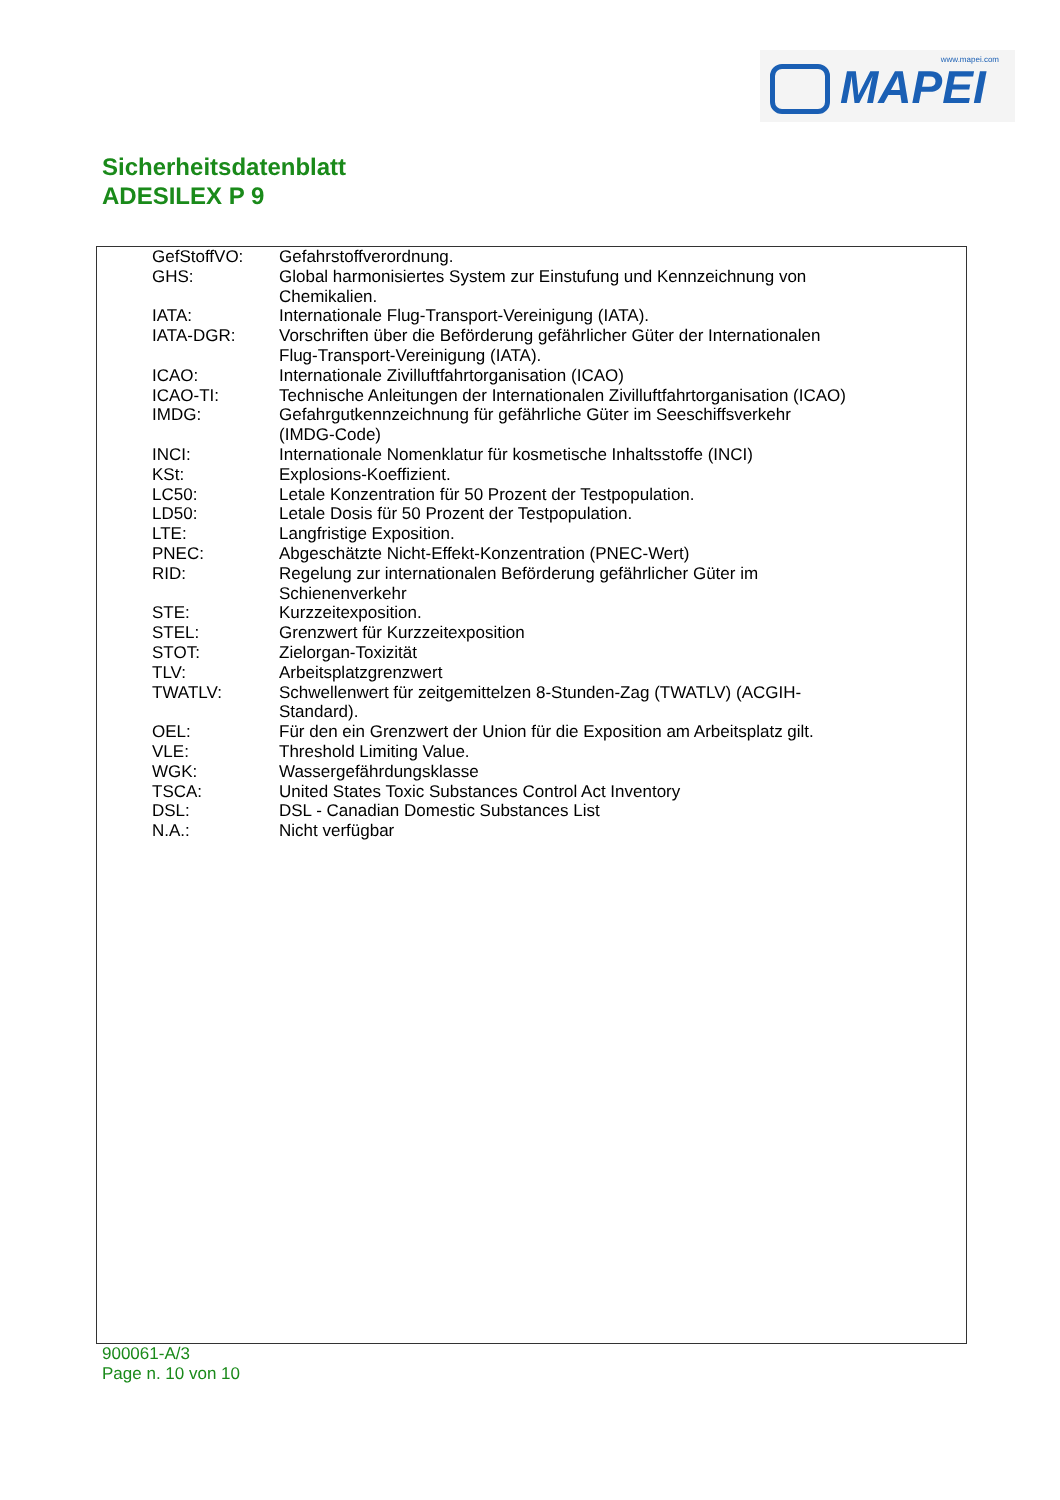www.mapei.com
MAPEI
Sicherheitsdatenblatt
ADESILEX P 9
GefStoffVO: Gefahrstoffverordnung.
GHS: Global harmonisiertes System zur Einstufung und Kennzeichnung von Chemikalien.
IATA: Internationale Flug-Transport-Vereinigung (IATA).
IATA-DGR: Vorschriften über die Beförderung gefährlicher Güter der Internationalen Flug-Transport-Vereinigung (IATA).
ICAO: Internationale Zivilluftfahrtorganisation (ICAO)
ICAO-TI: Technische Anleitungen der Internationalen Zivilluftfahrtorganisation (ICAO)
IMDG: Gefahrgutkennzeichnung für gefährliche Güter im Seeschiffsverkehr (IMDG-Code)
INCI: Internationale Nomenklatur für kosmetische Inhaltsstoffe (INCI)
KSt: Explosions-Koeffizient.
LC50: Letale Konzentration für 50 Prozent der Testpopulation.
LD50: Letale Dosis für 50 Prozent der Testpopulation.
LTE: Langfristige Exposition.
PNEC: Abgeschätzte Nicht-Effekt-Konzentration (PNEC-Wert)
RID: Regelung zur internationalen Beförderung gefährlicher Güter im Schienenverkehr
STE: Kurzzeitexposition.
STEL: Grenzwert für Kurzzeitexposition
STOT: Zielorgan-Toxizität
TLV: Arbeitsplatzgrenzwert
TWATLV: Schwellenwert für zeitgemittelzen 8-Stunden-Zag (TWATLV) (ACGIH-Standard).
OEL: Für den ein Grenzwert der Union für die Exposition am Arbeitsplatz gilt.
VLE: Threshold Limiting Value.
WGK: Wassergefährdungsklasse
TSCA: United States Toxic Substances Control Act Inventory
DSL: DSL - Canadian Domestic Substances List
N.A.: Nicht verfügbar
900061-A/3
Page n. 10 von 10